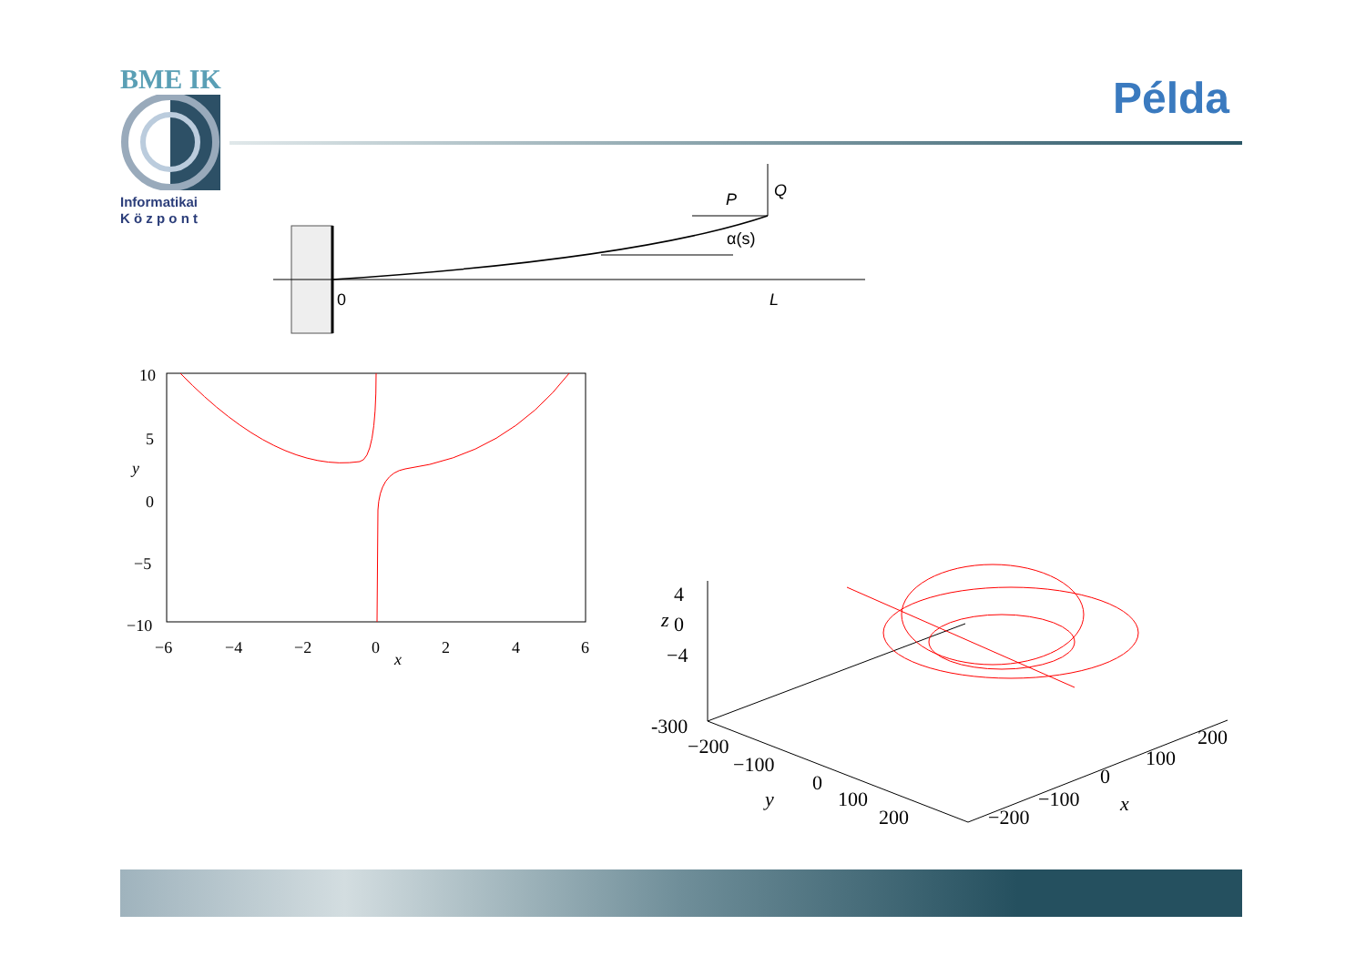BME IK
Informatikai
K ö z p o n t
Példa
0
L
P
Q
α(s)
10
5
0
−5
−10
−6
−4
−2
0
2
4
6
y
x
4
z
0
−4
-300
−200
−100
0
100
200
y
−200
−100
0
100
200
x